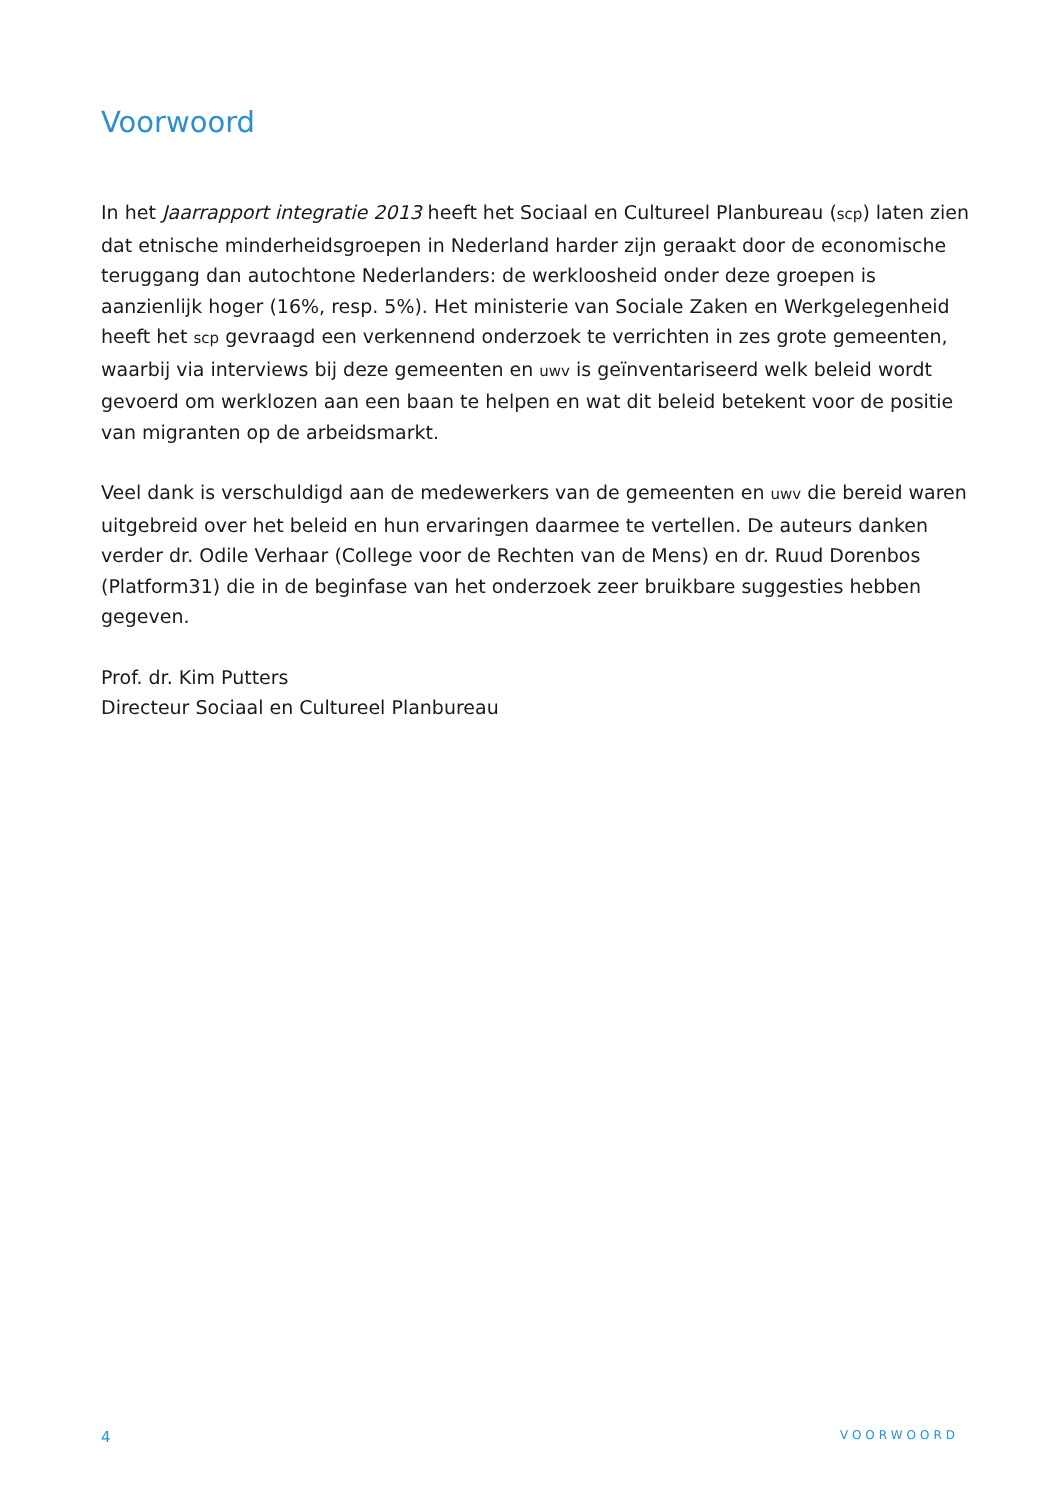Voorwoord
In het Jaarrapport integratie 2013 heeft het Sociaal en Cultureel Planbureau (scp) laten zien dat etnische minderheidsgroepen in Nederland harder zijn geraakt door de economische teruggang dan autochtone Nederlanders: de werkloosheid onder deze groepen is aanzienlijk hoger (16%, resp. 5%). Het ministerie van Sociale Zaken en Werkgelegenheid heeft het scp gevraagd een verkennend onderzoek te verrichten in zes grote gemeenten, waarbij via interviews bij deze gemeenten en uwv is geïnventariseerd welk beleid wordt gevoerd om werklozen aan een baan te helpen en wat dit beleid betekent voor de positie van migranten op de arbeidsmarkt.
Veel dank is verschuldigd aan de medewerkers van de gemeenten en uwv die bereid waren uitgebreid over het beleid en hun ervaringen daarmee te vertellen. De auteurs danken verder dr. Odile Verhaar (College voor de Rechten van de Mens) en dr. Ruud Dorenbos (Platform31) die in de beginfase van het onderzoek zeer bruikbare suggesties hebben gegeven.
Prof. dr. Kim Putters
Directeur Sociaal en Cultureel Planbureau
4 VOORWOORD